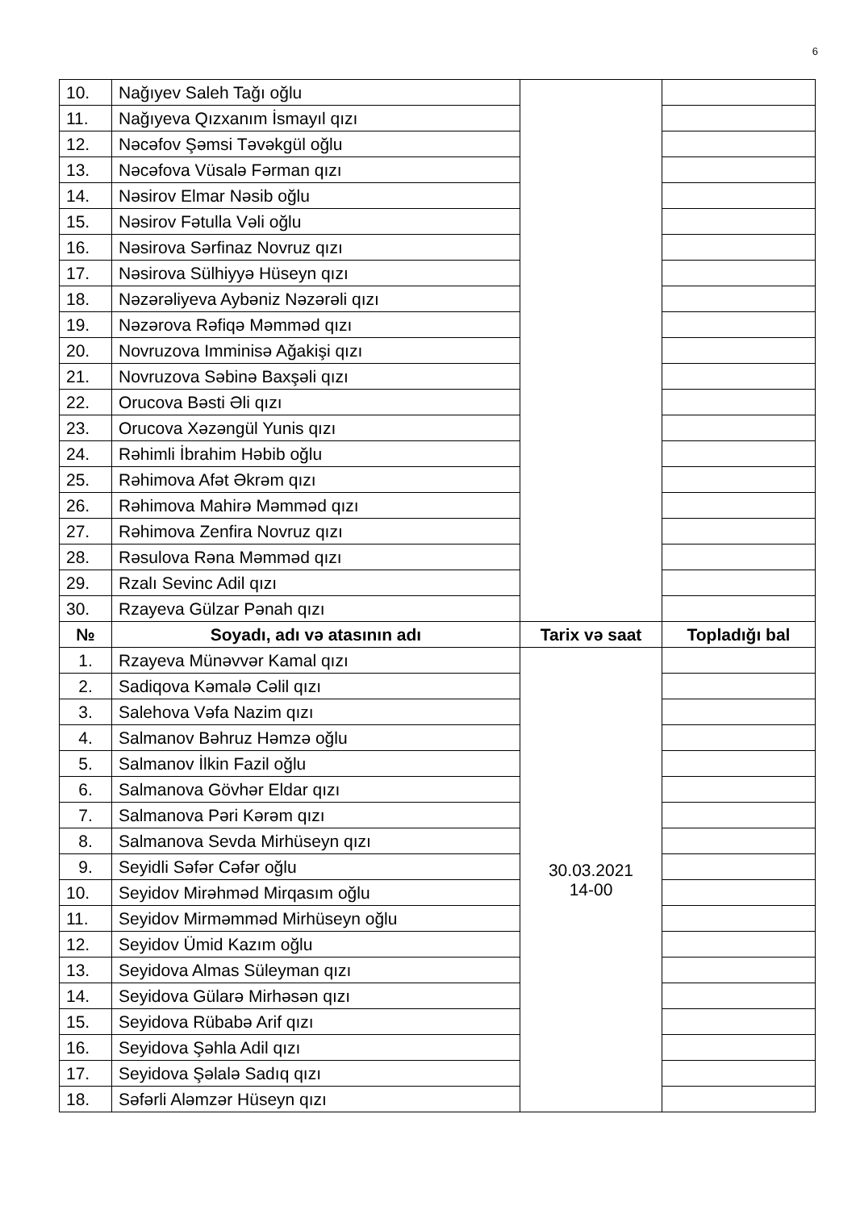6
| 10. | Nağıyev Saleh Tağı oğlu | | |
| 11. | Nağıyeva Qızxanım İsmayıl qızı | | |
| 12. | Nəcəfov Şəmsi Təvəkgül oğlu | | |
| 13. | Nəcəfova Vüsalə Fərman qızı | | |
| 14. | Nəsirov Elmar Nəsib oğlu | | |
| 15. | Nəsirov Fətulla Vəli oğlu | | |
| 16. | Nəsirova Sərfinaz Novruz qızı | | |
| 17. | Nəsirova Sülhiyyə Hüseyn qızı | | |
| 18. | Nəzərəliyeva Aybəniz Nəzərəli qızı | | |
| 19. | Nəzərova Rəfiqə Məmməd qızı | | |
| 20. | Novruzova Imminisə Ağakişi qızı | | |
| 21. | Novruzova Səbinə Baxşəli qızı | | |
| 22. | Orucova Bəsti Əli qızı | | |
| 23. | Orucova Xəzəngül Yunis qızı | | |
| 24. | Rəhimli İbrahim Həbib oğlu | | |
| 25. | Rəhimova Afət Əkrəm qızı | | |
| 26. | Rəhimova Mahirə Məmməd qızı | | |
| 27. | Rəhimova Zenfira Novruz qızı | | |
| 28. | Rəsulova Rəna Məmməd qızı | | |
| 29. | Rzalı Sevinc Adil qızı | | |
| 30. | Rzayeva Gülzar Pənah qızı | | |
| № | Soyadı, adı və atasının adı | Tarix və saat | Topladığı bal |
| 1. | Rzayeva Münəvvər Kamal qızı | 30.03.2021 14-00 | |
| 2. | Sadiqova Kəmalə Cəlil qızı | | |
| 3. | Salehova Vəfa Nazim qızı | | |
| 4. | Salmanov Bəhruz Həmzə oğlu | | |
| 5. | Salmanov İlkin Fazil oğlu | | |
| 6. | Salmanova Gövhər Eldar qızı | | |
| 7. | Salmanova Pəri Kərəm qızı | | |
| 8. | Salmanova Sevda Mirhüseyn qızı | | |
| 9. | Seyidli Səfər Cəfər oğlu | | |
| 10. | Seyidov Mirəhməd Mirqasım oğlu | | |
| 11. | Seyidov Mirməmməd Mirhüseyn oğlu | | |
| 12. | Seyidov Ümid Kazım oğlu | | |
| 13. | Seyidova Almas Süleyman qızı | | |
| 14. | Seyidova Gülarə Mirhəsən qızı | | |
| 15. | Seyidova Rübabə Arif qızı | | |
| 16. | Seyidova Şəhla Adil qızı | | |
| 17. | Seyidova Şəlalə Sadıq qızı | | |
| 18. | Səfərli Aləmzər Hüseyn qızı | | |